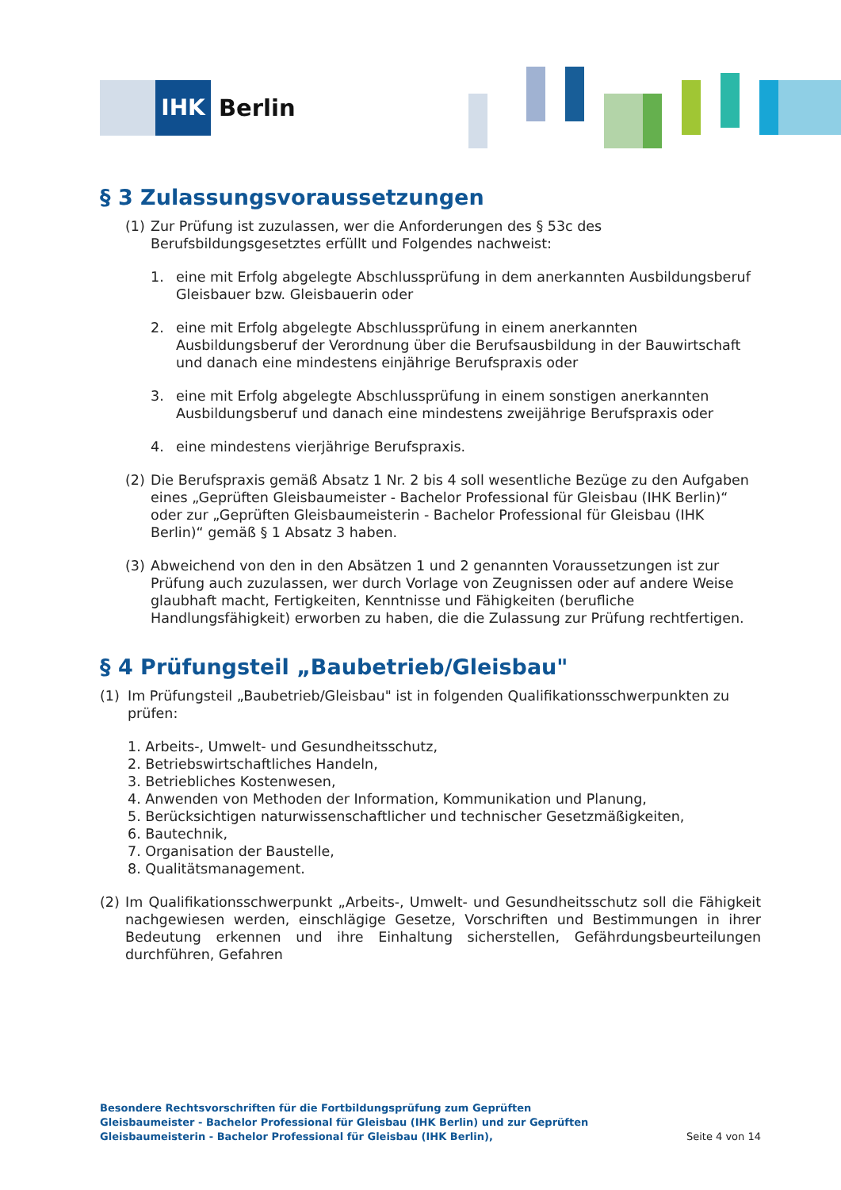IHK
Berlin
§ 3 Zulassungsvoraussetzungen
(1) Zur Prüfung ist zuzulassen, wer die Anforderungen des § 53c des Berufsbildungsgesetztes erfüllt und Folgendes nachweist:
1. eine mit Erfolg abgelegte Abschlussprüfung in dem anerkannten Ausbildungsberuf Gleisbauer bzw. Gleisbauerin oder
2. eine mit Erfolg abgelegte Abschlussprüfung in einem anerkannten Ausbildungsberuf der Verordnung über die Berufsausbildung in der Bauwirtschaft und danach eine mindestens einjährige Berufspraxis oder
3. eine mit Erfolg abgelegte Abschlussprüfung in einem sonstigen anerkannten Ausbildungsberuf und danach eine mindestens zweijährige Berufspraxis oder
4. eine mindestens vierjährige Berufspraxis.
(2) Die Berufspraxis gemäß Absatz 1 Nr. 2 bis 4 soll wesentliche Bezüge zu den Aufgaben eines „Geprüften Gleisbaumeister - Bachelor Professional für Gleisbau (IHK Berlin)“ oder zur „Geprüften Gleisbaumeisterin - Bachelor Professional für Gleisbau (IHK Berlin)“ gemäß § 1 Absatz 3 haben.
(3) Abweichend von den in den Absätzen 1 und 2 genannten Voraussetzungen ist zur Prüfung auch zuzulassen, wer durch Vorlage von Zeugnissen oder auf andere Weise glaubhaft macht, Fertigkeiten, Kenntnisse und Fähigkeiten (berufliche Handlungsfähigkeit) erworben zu haben, die die Zulassung zur Prüfung rechtfertigen.
§ 4 Prüfungsteil „Baubetrieb/Gleisbau"
(1) Im Prüfungsteil „Baubetrieb/Gleisbau" ist in folgenden Qualifikationsschwerpunkten zu prüfen:
1. Arbeits-, Umwelt- und Gesundheitsschutz,
2. Betriebswirtschaftliches Handeln,
3. Betriebliches Kostenwesen,
4. Anwenden von Methoden der Information, Kommunikation und Planung,
5. Berücksichtigen naturwissenschaftlicher und technischer Gesetzmäßigkeiten,
6. Bautechnik,
7. Organisation der Baustelle,
8. Qualitätsmanagement.
(2) Im Qualifikationsschwerpunkt „Arbeits-, Umwelt- und Gesundheitsschutz soll die Fähigkeit nachgewiesen werden, einschlägige Gesetze, Vorschriften und Bestimmungen in ihrer Bedeutung erkennen und ihre Einhaltung sicherstellen, Gefährdungsbeurteilungen durchführen, Gefahren
Besondere Rechtsvorschriften für die Fortbildungsprüfung zum Geprüften Gleisbaumeister - Bachelor Professional für Gleisbau (IHK Berlin) und zur Geprüften Gleisbaumeisterin - Bachelor Professional für Gleisbau (IHK Berlin),
Seite 4 von 14